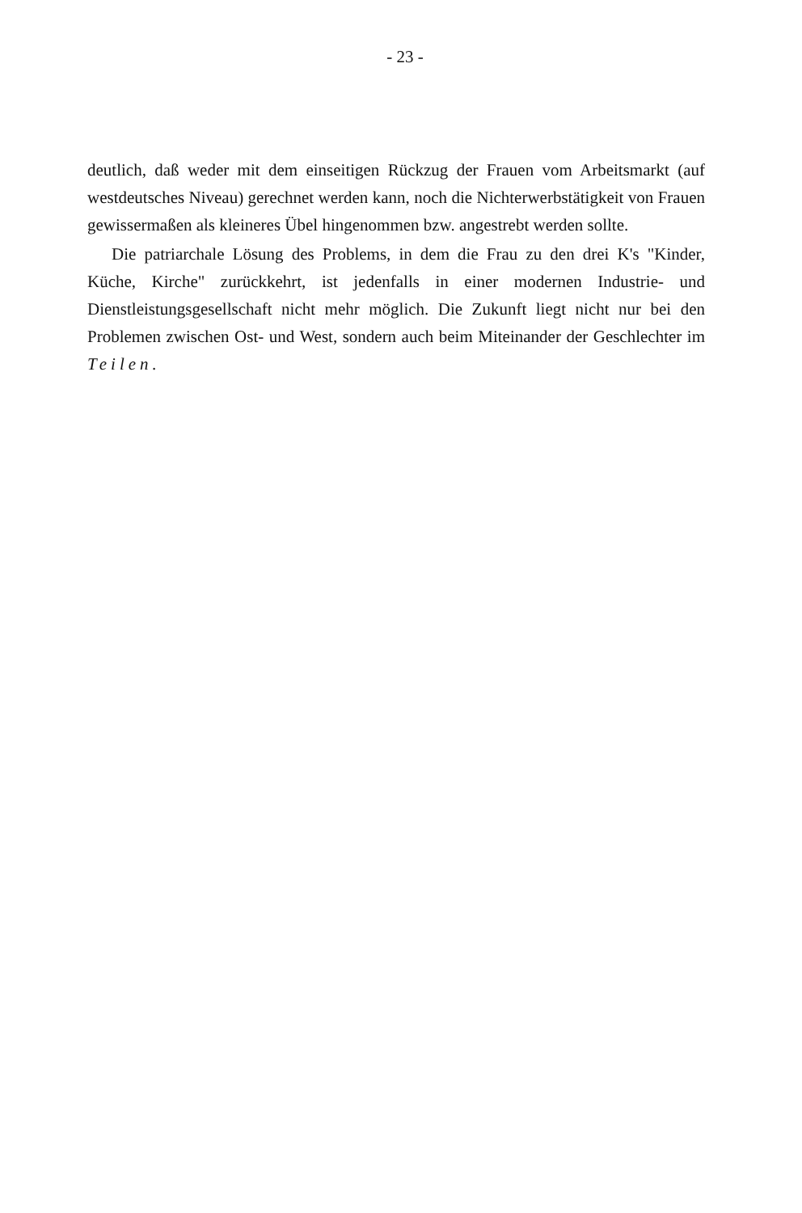- 23 -
deutlich, daß weder mit dem einseitigen Rückzug der Frauen vom Arbeitsmarkt (auf westdeutsches Niveau) gerechnet werden kann, noch die Nichterwerbstätigkeit von Frauen gewissermaßen als kleineres Übel hingenommen bzw. angestrebt werden sollte.
Die patriarchale Lösung des Problems, in dem die Frau zu den drei K's "Kinder, Küche, Kirche" zurückkehrt, ist jedenfalls in einer modernen Industrie- und Dienstleistungsgesellschaft nicht mehr möglich. Die Zukunft liegt nicht nur bei den Problemen zwischen Ost- und West, sondern auch beim Miteinander der Geschlechter im Teilen.